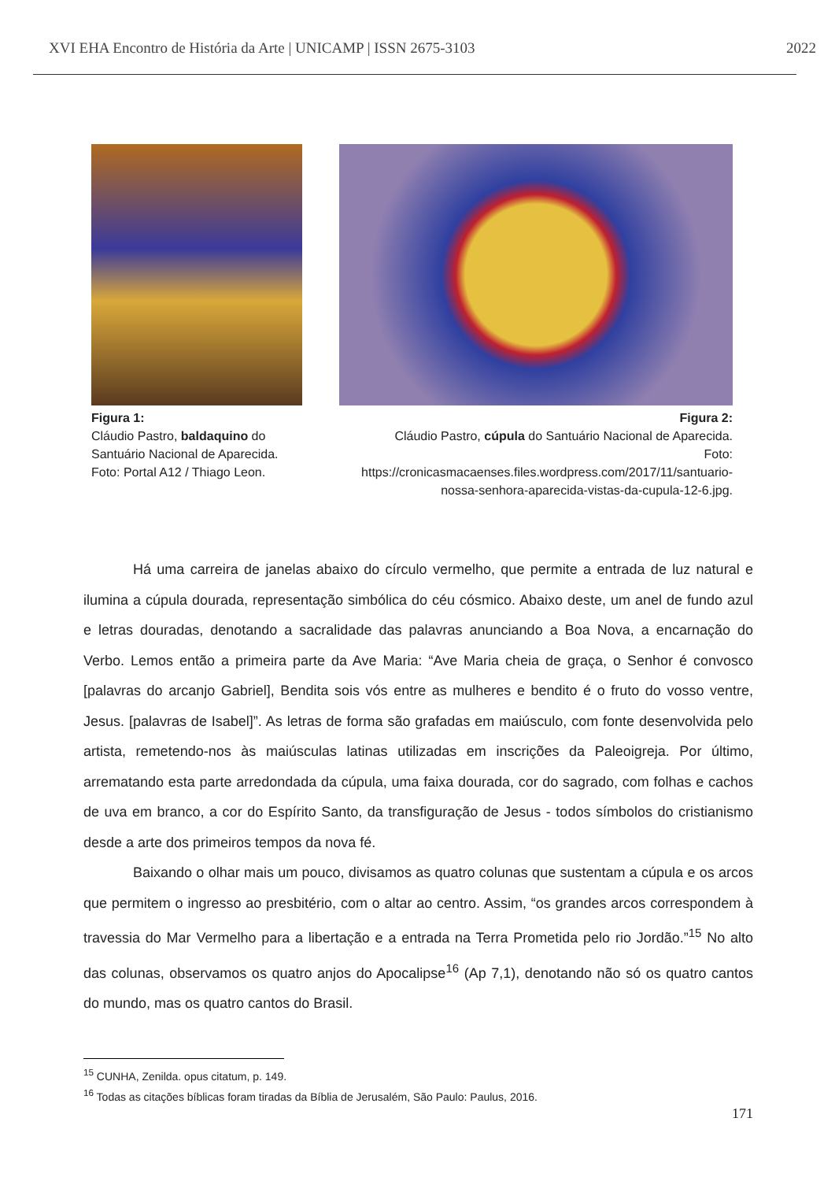XVI EHA Encontro de História da Arte | UNICAMP | ISSN 2675-3103 2022
Figura 1:
Cláudio Pastro, baldaquino do
Santuário Nacional de Aparecida.
Foto: Portal A12 / Thiago Leon.
Figura 2:
Cláudio Pastro, cúpula do Santuário Nacional de Aparecida.
Foto:
https://cronicasmacaenses.files.wordpress.com/2017/11/santuario-
nossa-senhora-aparecida-vistas-da-cupula-12-6.jpg.
Há uma carreira de janelas abaixo do círculo vermelho, que permite a entrada de luz natural e ilumina a cúpula dourada, representação simbólica do céu cósmico. Abaixo deste, um anel de fundo azul e letras douradas, denotando a sacralidade das palavras anunciando a Boa Nova, a encarnação do Verbo. Lemos então a primeira parte da Ave Maria: “Ave Maria cheia de graça, o Senhor é convosco [palavras do arcanjo Gabriel], Bendita sois vós entre as mulheres e bendito é o fruto do vosso ventre, Jesus. [palavras de Isabel]”. As letras de forma são grafadas em maiúsculo, com fonte desenvolvida pelo artista, remetendo-nos às maiúsculas latinas utilizadas em inscrições da Paleoigreja. Por último, arrematando esta parte arredondada da cúpula, uma faixa dourada, cor do sagrado, com folhas e cachos de uva em branco, a cor do Espírito Santo, da transfiguração de Jesus - todos símbolos do cristianismo desde a arte dos primeiros tempos da nova fé.
Baixando o olhar mais um pouco, divisamos as quatro colunas que sustentam a cúpula e os arcos que permitem o ingresso ao presbitério, com o altar ao centro. Assim, “os grandes arcos correspondem à travessia do Mar Vermelho para a libertação e a entrada na Terra Prometida pelo rio Jordão.”<sup>15</sup> No alto das colunas, observamos os quatro anjos do Apocalipse<sup>16</sup> (Ap 7,1), denotando não só os quatro cantos do mundo, mas os quatro cantos do Brasil.
<sup>15</sup> CUNHA, Zenilda. opus citatum, p. 149.
<sup>16</sup> Todas as citações bíblicas foram tiradas da Bíblia de Jerusalém, São Paulo: Paulus, 2016.
171